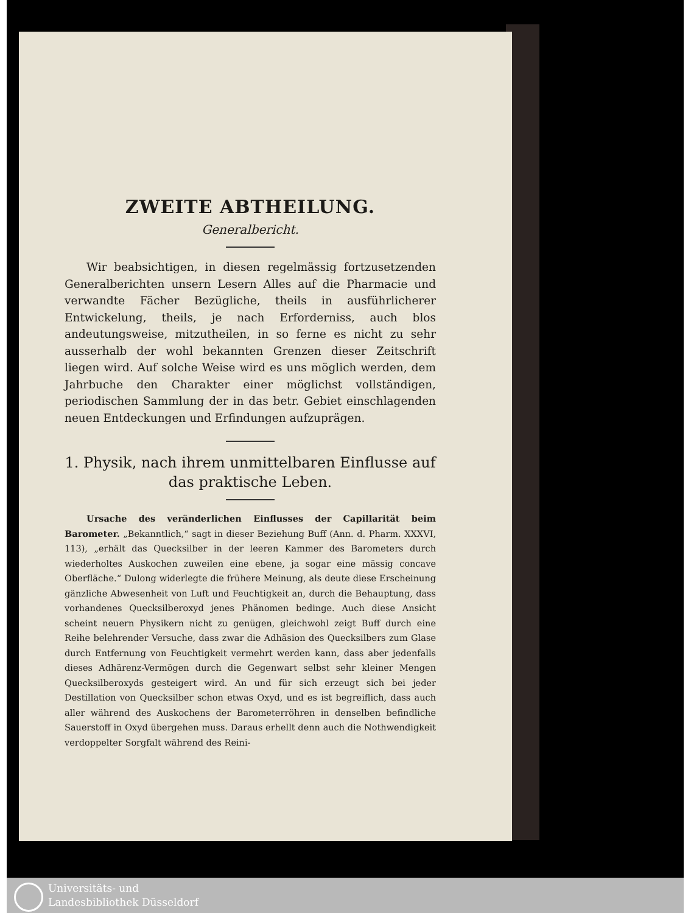ZWEITE ABTHEILUNG.
Generalbericht.
Wir beabsichtigen, in diesen regelmässig fortzusetzenden Generalberichten unsern Lesern Alles auf die Pharmacie und verwandte Fächer Bezügliche, theils in ausführlicherer Entwickelung, theils, je nach Erforderniss, auch blos andeutungsweise, mitzutheilen, in so ferne es nicht zu sehr ausserhalb der wohl bekannten Grenzen dieser Zeitschrift liegen wird. Auf solche Weise wird es uns möglich werden, dem Jahrbuche den Charakter einer möglichst vollständigen, periodischen Sammlung der in das betr. Gebiet einschlagenden neuen Entdeckungen und Erfindungen aufzuprägen.
1. Physik, nach ihrem unmittelbaren Einflusse auf das praktische Leben.
Ursache des veränderlichen Einflusses der Capillarität beim Barometer. „Bekanntlich,“ sagt in dieser Beziehung Buff (Ann. d. Pharm. XXXVI, 113), „erhält das Quecksilber in der leeren Kammer des Barometers durch wiederholtes Auskochen zuweilen eine ebene, ja sogar eine mässig concave Oberfläche.“ Dulong widerlegte die frühere Meinung, als deute diese Erscheinung gänzliche Abwesenheit von Luft und Feuchtigkeit an, durch die Behauptung, dass vorhandenes Quecksilberoxyd jenes Phänomen bedinge. Auch diese Ansicht scheint neuern Physikern nicht zu genügen, gleichwohl zeigt Buff durch eine Reihe belehrender Versuche, dass zwar die Adhäsion des Quecksilbers zum Glase durch Entfernung von Feuchtigkeit vermehrt werden kann, dass aber jedenfalls dieses Adhärenz-Vermögen durch die Gegenwart selbst sehr kleiner Mengen Quecksilberoxyds gesteigert wird. An und für sich erzeugt sich bei jeder Destillation von Quecksilber schon etwas Oxyd, und es ist begreiflich, dass auch aller während des Auskochens der Barometerröhren in denselben befindliche Sauerstoff in Oxyd übergehen muss. Daraus erhellt denn auch die Nothwendigkeit verdoppelter Sorgfalt während des Reini-
Universitäts- und
Landesbibliothek Düsseldorf